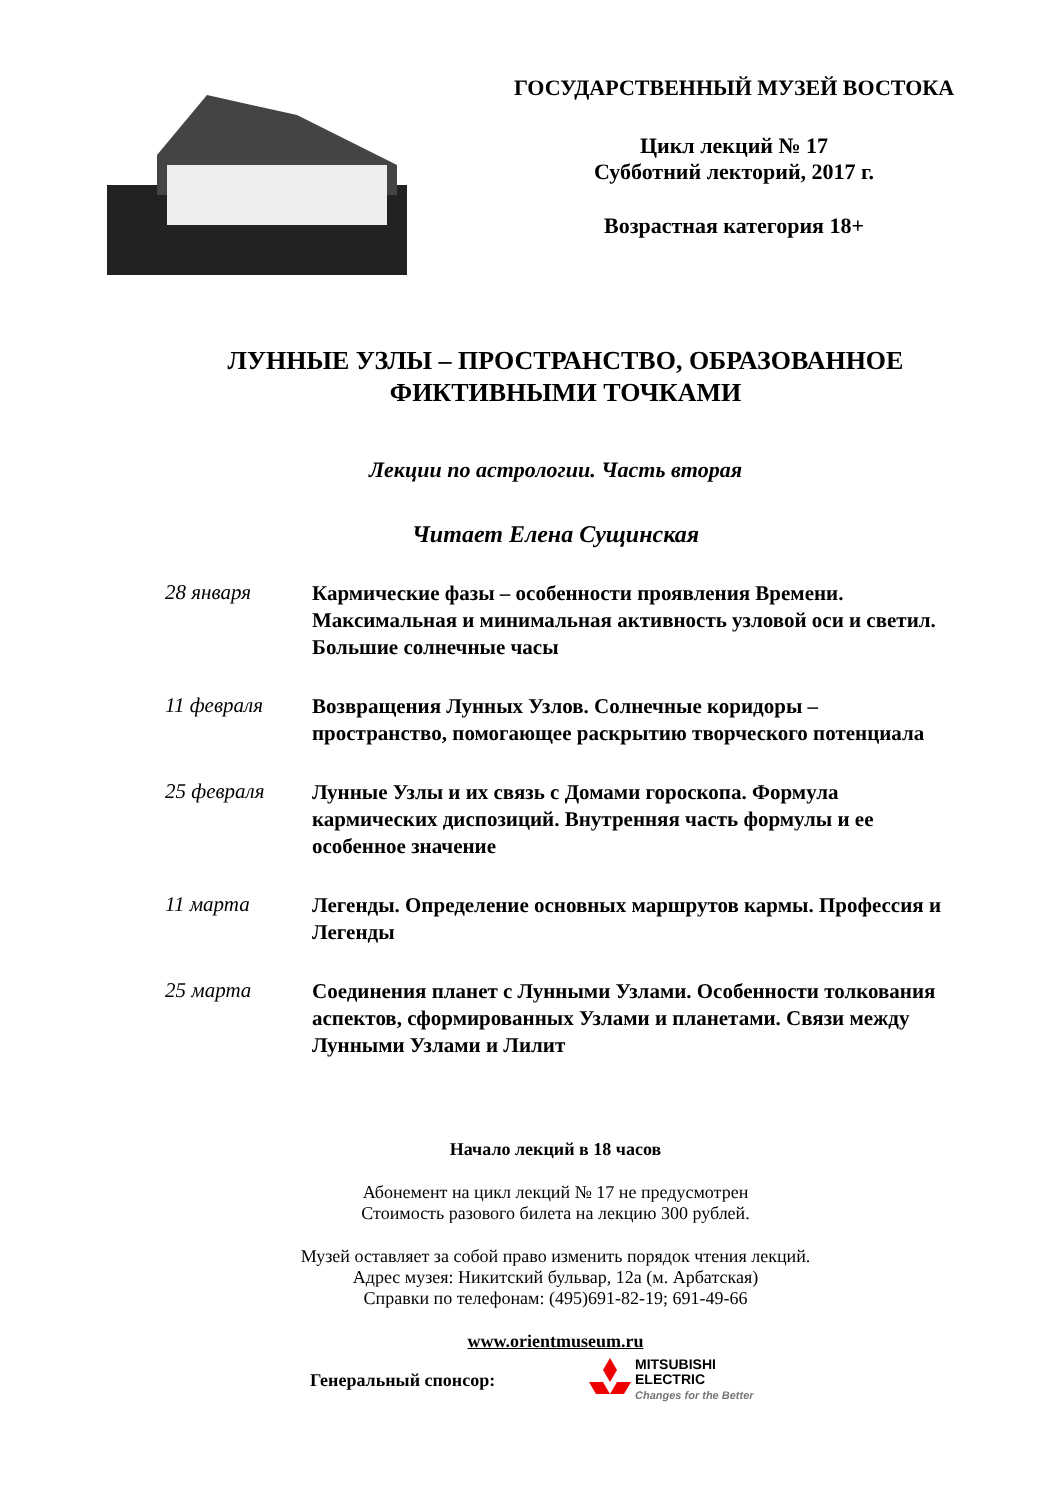ГОСУДАРСТВЕННЫЙ МУЗЕЙ ВОСТОКА
Цикл лекций № 17
Субботний лекторий, 2017 г.
Возрастная категория 18+
ЛУННЫЕ УЗЛЫ – ПРОСТРАНСТВО, ОБРАЗОВАННОЕ
ФИКТИВНЫМИ ТОЧКАМИ
Лекции по астрологии. Часть вторая
Читает Елена Сущинская
28 января
Кармические фазы – особенности проявления Времени. Максимальная и минимальная активность узловой оси и светил. Большие солнечные часы
11 февраля
Возвращения Лунных Узлов. Солнечные коридоры – пространство, помогающее раскрытию творческого потенциала
25 февраля
Лунные Узлы и их связь с Домами гороскопа. Формула кармических диспозиций. Внутренняя часть формулы и ее особенное значение
11 марта
Легенды. Определение основных маршрутов кармы. Профессия и Легенды
25 марта
Соединения планет с Лунными Узлами. Особенности толкования аспектов, сформированных Узлами и планетами. Связи между Лунными Узлами и Лилит
Начало лекций в 18 часов
Абонемент на цикл лекций № 17 не предусмотрен
Стоимость разового билета на лекцию 300 рублей.
Музей оставляет за собой право изменить порядок чтения лекций.
Адрес музея: Никитский бульвар, 12а (м. Арбатская)
Справки по телефонам: (495)691-82-19; 691-49-66
www.orientmuseum.ru
Генеральный спонсор:
MITSUBISHI
ELECTRIC
Changes for the Better